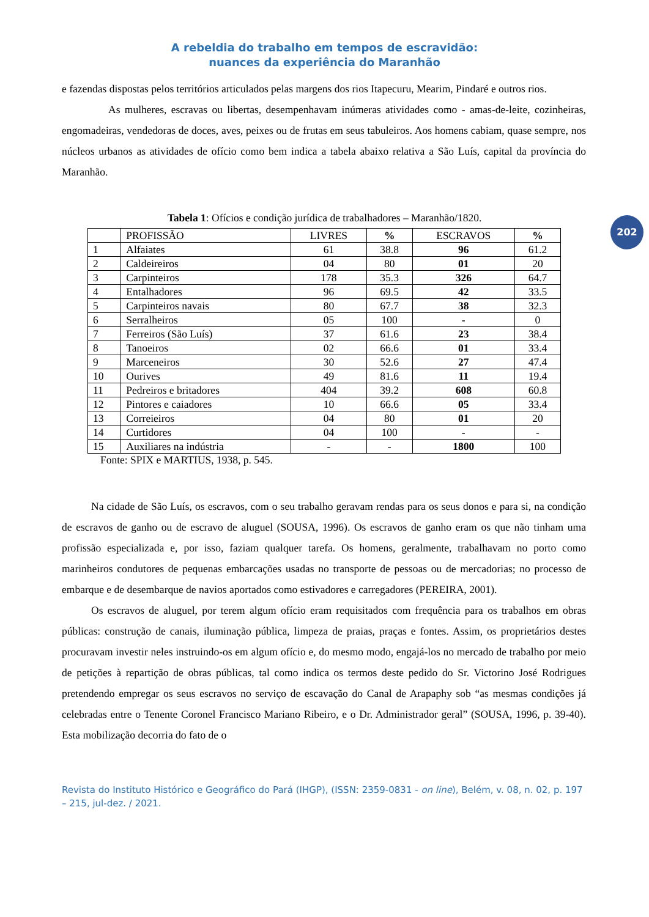A rebeldia do trabalho em tempos de escravidão:
nuances da experiência do Maranhão
202
e fazendas dispostas pelos territórios articulados pelas margens dos rios Itapecuru, Mearim, Pindaré e outros rios.
As mulheres, escravas ou libertas, desempenhavam inúmeras atividades como - amas-de-leite, cozinheiras, engomadeiras, vendedoras de doces, aves, peixes ou de frutas em seus tabuleiros. Aos homens cabiam, quase sempre, nos núcleos urbanos as atividades de ofício como bem indica a tabela abaixo relativa a São Luís, capital da província do Maranhão.
Tabela 1: Ofícios e condição jurídica de trabalhadores – Maranhão/1820.
| | PROFISSÃO | LIVRES | % | ESCRAVOS | % |
| --- | --- | --- | --- | --- | --- |
| 1 | Alfaiates | 61 | 38.8 | 96 | 61.2 |
| 2 | Caldeireiros | 04 | 80 | 01 | 20 |
| 3 | Carpinteiros | 178 | 35.3 | 326 | 64.7 |
| 4 | Entalhadores | 96 | 69.5 | 42 | 33.5 |
| 5 | Carpinteiros navais | 80 | 67.7 | 38 | 32.3 |
| 6 | Serralheiros | 05 | 100 | - | 0 |
| 7 | Ferreiros (São Luís) | 37 | 61.6 | 23 | 38.4 |
| 8 | Tanoeiros | 02 | 66.6 | 01 | 33.4 |
| 9 | Marceneiros | 30 | 52.6 | 27 | 47.4 |
| 10 | Ourives | 49 | 81.6 | 11 | 19.4 |
| 11 | Pedreiros e britadores | 404 | 39.2 | 608 | 60.8 |
| 12 | Pintores e caiadores | 10 | 66.6 | 05 | 33.4 |
| 13 | Correieiros | 04 | 80 | 01 | 20 |
| 14 | Curtidores | 04 | 100 | - | - |
| 15 | Auxiliares na indústria | - | - | 1800 | 100 |
Fonte: SPIX e MARTIUS, 1938, p. 545.
Na cidade de São Luís, os escravos, com o seu trabalho geravam rendas para os seus donos e para si, na condição de escravos de ganho ou de escravo de aluguel (SOUSA, 1996). Os escravos de ganho eram os que não tinham uma profissão especializada e, por isso, faziam qualquer tarefa. Os homens, geralmente, trabalhavam no porto como marinheiros condutores de pequenas embarcações usadas no transporte de pessoas ou de mercadorias; no processo de embarque e de desembarque de navios aportados como estivadores e carregadores (PEREIRA, 2001).
Os escravos de aluguel, por terem algum ofício eram requisitados com frequência para os trabalhos em obras públicas: construção de canais, iluminação pública, limpeza de praias, praças e fontes. Assim, os proprietários destes procuravam investir neles instruindo-os em algum ofício e, do mesmo modo, engajá-los no mercado de trabalho por meio de petições à repartição de obras públicas, tal como indica os termos deste pedido do Sr. Victorino José Rodrigues pretendendo empregar os seus escravos no serviço de escavação do Canal de Arapaphy sob “as mesmas condições já celebradas entre o Tenente Coronel Francisco Mariano Ribeiro, e o Dr. Administrador geral” (SOUSA, 1996, p. 39-40). Esta mobilização decorria do fato de o
Revista do Instituto Histórico e Geográfico do Pará (IHGP), (ISSN: 2359-0831 - on line), Belém, v. 08, n. 02, p. 197 – 215, jul-dez. / 2021.